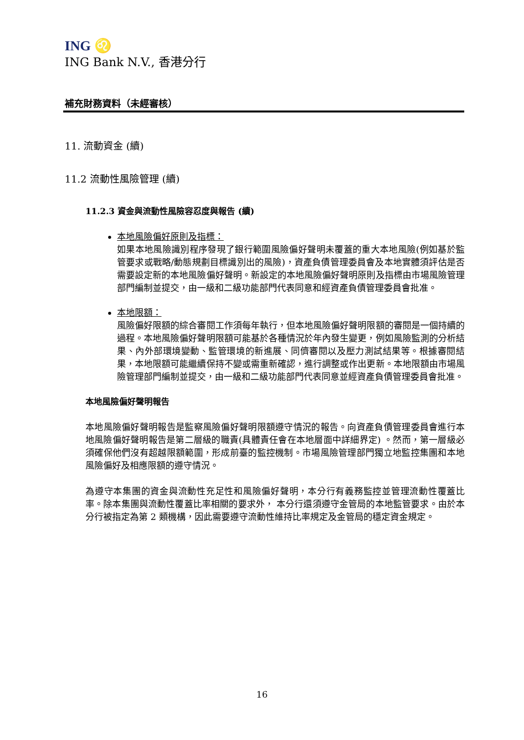ING ♌
ING Bank N.V., 香港分行
補充財務資料（未經審核）
11. 流動資金 (續)
11.2 流動性風險管理 (續)
11.2.3 資金與流動性風險容忍度與報告 (續)
本地風險偏好原則及指標：
如果本地風險識別程序發現了銀行範圍風險偏好聲明未覆蓋的重大本地風險(例如基於監管要求或戰略/動態規劃目標識別出的風險)，資產負債管理委員會及本地實體須評估是否需要設定新的本地風險偏好聲明。新設定的本地風險偏好聲明原則及指標由市場風險管理部門編制並提交，由一級和二級功能部門代表同意和經資產負債管理委員會批准。
本地限額：
風險偏好限額的綜合審閱工作須每年執行，但本地風險偏好聲明限額的審閱是一個持續的過程。本地風險偏好聲明限額可能基於各種情況於年內發生變更，例如風險監測的分析結果、內外部環境變動、監管環境的新進展、同儕審閱以及壓力測試結果等。根據審閱結果，本地限額可能繼續保持不變或需重新確認，進行調整或作出更新。本地限額由市場風險管理部門編制並提交，由一級和二級功能部門代表同意並經資產負債管理委員會批准。
本地風險偏好聲明報告
本地風險偏好聲明報告是監察風險偏好聲明限額遵守情況的報告。向資產負債管理委員會進行本地風險偏好聲明報告是第二層級的職責(具體責任會在本地層面中詳細界定) 。然而，第一層級必須確保他們沒有超越限額範圍，形成前臺的監控機制。市場風險管理部門獨立地監控集團和本地風險偏好及相應限額的遵守情況。
為遵守本集團的資金與流動性充足性和風險偏好聲明，本分行有義務監控並管理流動性覆蓋比率。除本集團與流動性覆蓋比率相關的要求外， 本分行還須遵守金管局的本地監管要求。由於本分行被指定為第 2 類機構，因此需要遵守流動性維持比率規定及金管局的穩定資金規定。
16